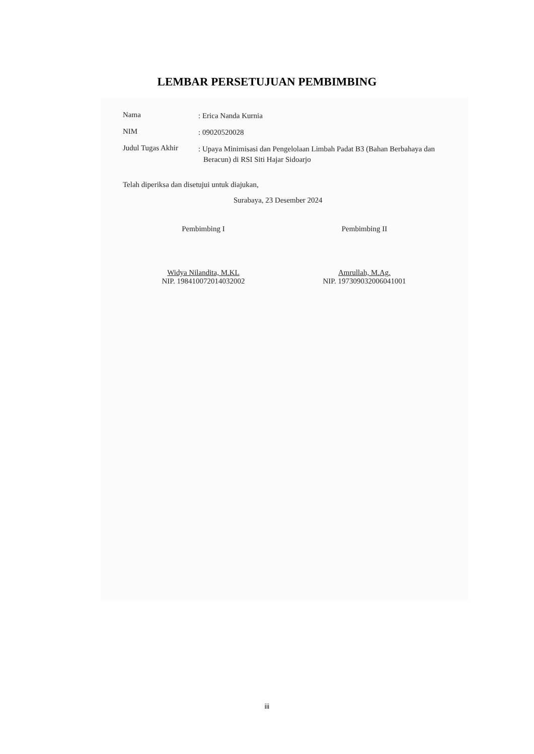LEMBAR PERSETUJUAN PEMBIMBING
Nama
: Erica Nanda Kurnia
NIM
: 09020520028
Judul Tugas Akhir
: Upaya Minimisasi dan Pengelolaan Limbah Padat B3 (Bahan Berbahaya dan Beracun) di RSI Siti Hajar Sidoarjo
Telah diperiksa dan disetujui untuk diajukan,
Surabaya, 23 Desember 2024
Pembimbing I
Widya Nilandita, M.KL
NIP. 198410072014032002
Pembimbing II
Amrullah, M.Ag.
NIP. 197309032006041001
iii